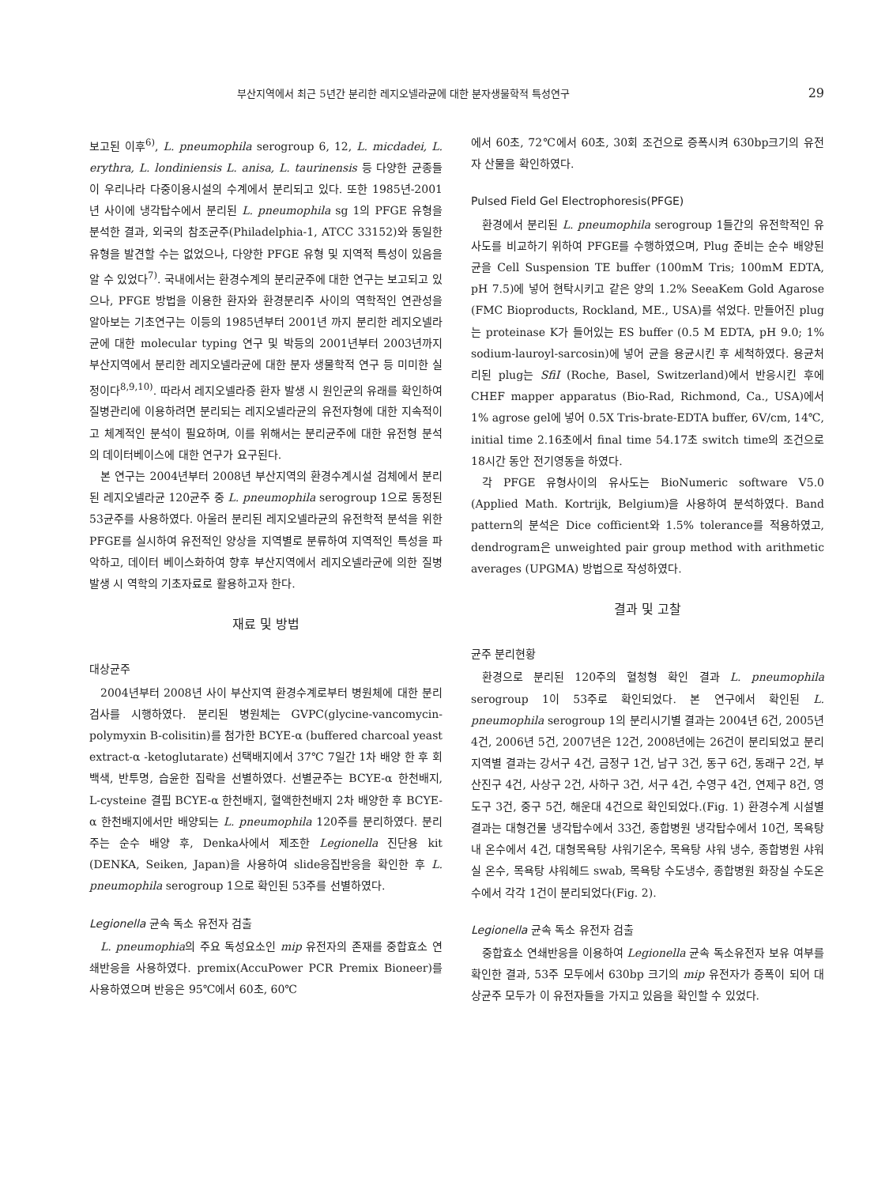부산지역에서 최근 5년간 분리한 레지오넬라균에 대한 분자생물학적 특성연구 29
보고된 이후<sup>6)</sup>, L. pneumophila serogroup 6, 12, L. micdadei, L. erythra, L. londiniensis L. anisa, L. taurinensis 등 다양한 균종들이 우리나라 다중이용시설의 수계에서 분리되고 있다. 또한 1985년-2001년 사이에 냉각탑수에서 분리된 L. pneumophila sg 1의 PFGE 유형을 분석한 결과, 외국의 참조균주(Philadelphia-1, ATCC 33152)와 동일한 유형을 발견할 수는 없었으나, 다양한 PFGE 유형 및 지역적 특성이 있음을 알 수 있었다<sup>7)</sup>. 국내에서는 환경수계의 분리균주에 대한 연구는 보고되고 있으나, PFGE 방법을 이용한 환자와 환경분리주 사이의 역학적인 연관성을 알아보는 기초연구는 이등의 1985년부터 2001년 까지 분리한 레지오넬라균에 대한 molecular typing 연구 및 박등의 2001년부터 2003년까지 부산지역에서 분리한 레지오넬라균에 대한 분자 생물학적 연구 등 미미한 실정이다<sup>8,9,10)</sup>. 따라서 레지오넬라증 환자 발생 시 원인균의 유래를 확인하여 질병관리에 이용하려면 분리되는 레지오넬라균의 유전자형에 대한 지속적이고 체계적인 분석이 필요하며, 이를 위해서는 분리균주에 대한 유전형 분석의 데이터베이스에 대한 연구가 요구된다.
본 연구는 2004년부터 2008년 부산지역의 환경수계시설 검체에서 분리된 레지오넬라균 120균주 중 L. pneumophila serogroup 1으로 동정된 53균주를 사용하였다. 아울러 분리된 레지오넬라균의 유전학적 분석을 위한 PFGE를 실시하여 유전적인 양상을 지역별로 분류하여 지역적인 특성을 파악하고, 데이터 베이스화하여 향후 부산지역에서 레지오넬라균에 의한 질병 발생 시 역학의 기초자료로 활용하고자 한다.
재료 및 방법
대상균주
2004년부터 2008년 사이 부산지역 환경수계로부터 병원체에 대한 분리 검사를 시행하였다. 분리된 병원체는 GVPC(glycine-vancomycin-polymyxin B-colisitin)를 첨가한 BCYE-α (buffered charcoal yeast extract-α -ketoglutarate) 선택배지에서 37℃ 7일간 1차 배양 한 후 회백색, 반투명, 습윤한 집락을 선별하였다. 선별균주는 BCYE-α 한천배지, L-cysteine 결핍 BCYE-α 한천배지, 혈액한천배지 2차 배양한 후 BCYE-α 한천배지에서만 배양되는 L. pneumophila 120주를 분리하였다. 분리주는 순수 배양 후, Denka사에서 제조한 Legionella 진단용 kit (DENKA, Seiken, Japan)을 사용하여 slide응집반응을 확인한 후 L. pneumophila serogroup 1으로 확인된 53주를 선별하였다.
Legionella 균속 독소 유전자 검출
L. pneumophia의 주요 독성요소인 mip 유전자의 존재를 중합효소 연쇄반응을 사용하였다. premix(AccuPower PCR Premix Bioneer)를 사용하였으며 반응은 95℃에서 60초, 60℃
에서 60초, 72℃에서 60초, 30회 조건으로 증폭시켜 630bp크기의 유전자 산물을 확인하였다.
Pulsed Field Gel Electrophoresis(PFGE)
환경에서 분리된 L. pneumophila serogroup 1들간의 유전학적인 유사도를 비교하기 위하여 PFGE를 수행하였으며, Plug 준비는 순수 배양된 균을 Cell Suspension TE buffer (100mM Tris; 100mM EDTA, pH 7.5)에 넣어 현탁시키고 같은 양의 1.2% SeeaKem Gold Agarose (FMC Bioproducts, Rockland, ME., USA)를 섞었다. 만들어진 plug는 proteinase K가 들어있는 ES buffer (0.5 M EDTA, pH 9.0; 1% sodium-lauroyl-sarcosin)에 넣어 균을 용균시킨 후 세척하였다. 용균처리된 plug는 SfiI (Roche, Basel, Switzerland)에서 반응시킨 후에 CHEF mapper apparatus (Bio-Rad, Richmond, Ca., USA)에서 1% agrose gel에 넣어 0.5X Tris-brate-EDTA buffer, 6V/cm, 14℃, initial time 2.16초에서 final time 54.17초 switch time의 조건으로 18시간 동안 전기영동을 하였다.
각 PFGE 유형사이의 유사도는 BioNumeric software V5.0 (Applied Math. Kortrijk, Belgium)을 사용하여 분석하였다. Band pattern의 분석은 Dice cofficient와 1.5% tolerance를 적용하였고, dendrogram은 unweighted pair group method with arithmetic averages (UPGMA) 방법으로 작성하였다.
결과 및 고찰
균주 분리현황
환경으로 분리된 120주의 혈청형 확인 결과 L. pneumophila serogroup 1이 53주로 확인되었다. 본 연구에서 확인된 L. pneumophila serogroup 1의 분리시기별 결과는 2004년 6건, 2005년 4건, 2006년 5건, 2007년은 12건, 2008년에는 26건이 분리되었고 분리지역별 결과는 강서구 4건, 금정구 1건, 남구 3건, 동구 6건, 동래구 2건, 부산진구 4건, 사상구 2건, 사하구 3건, 서구 4건, 수영구 4건, 연제구 8건, 영도구 3건, 중구 5건, 해운대 4건으로 확인되었다.(Fig. 1) 환경수계 시설별 결과는 대형건물 냉각탑수에서 33건, 종합병원 냉각탑수에서 10건, 목욕탕내 온수에서 4건, 대형목욕탕 샤워기온수, 목욕탕 샤워 냉수, 종합병원 샤워실 온수, 목욕탕 샤워헤드 swab, 목욕탕 수도냉수, 종합병원 화장실 수도온수에서 각각 1건이 분리되었다(Fig. 2).
Legionella 균속 독소 유전자 검출
중합효소 연쇄반응을 이용하여 Legionella 균속 독소유전자 보유 여부를 확인한 결과, 53주 모두에서 630bp 크기의 mip 유전자가 증폭이 되어 대상균주 모두가 이 유전자들을 가지고 있음을 확인할 수 있었다.